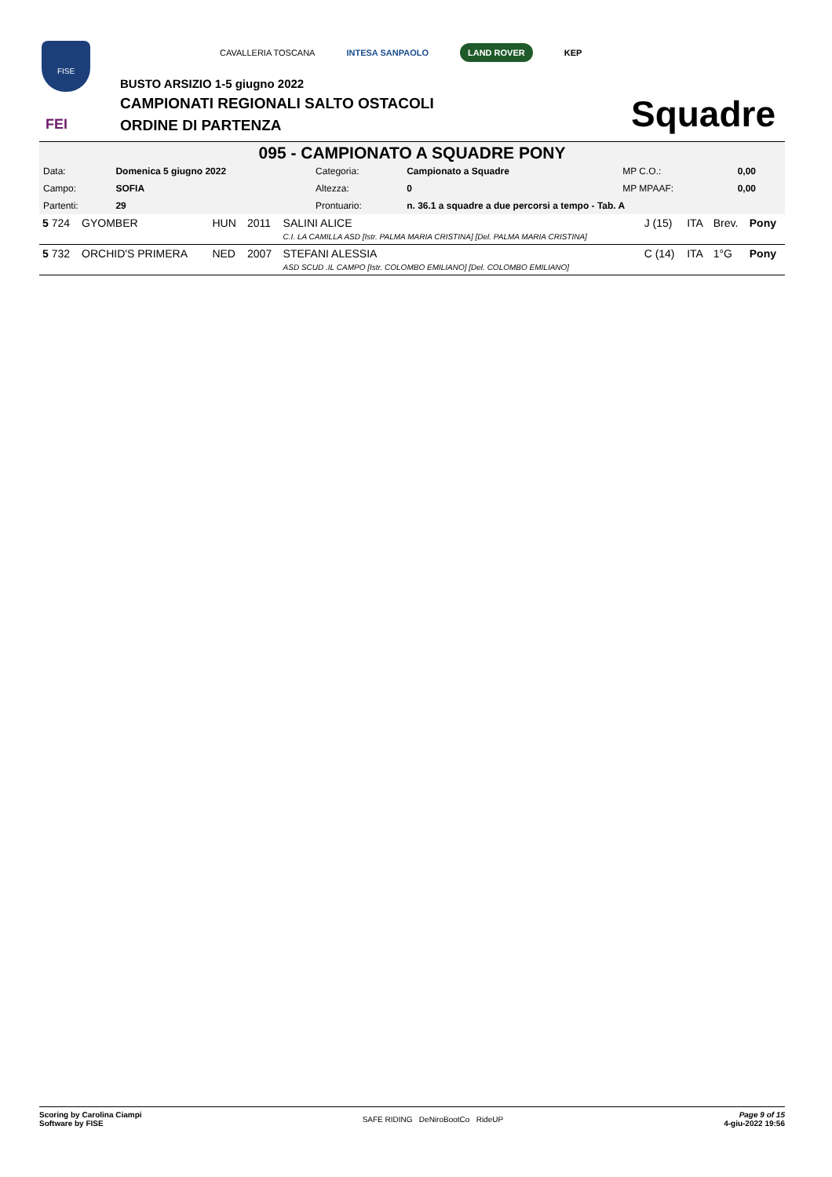FISE
FEI
CAVALLERIA TOSCANA INTESA SANPAOLO LAND ROVER KEP
BUSTO ARSIZIO 1-5 giugno 2022
CAMPIONATI REGIONALI SALTO OSTACOLI
ORDINE DI PARTENZA Squadre
095 - CAMPIONATO A SQUADRE PONY
| Data: | Domenica 5 giugno 2022 | Categoria: | Campionato a Squadre | MP C.O.: | 0,00 |
| Campo: | SOFIA | Altezza: | 0 | MP MPAAF: | 0,00 |
| Partenti: | 29 | Prontuario: | n. 36.1 a squadre a due percorsi a tempo - Tab. A | | |
| 5 724 | GYOMBER | HUN | 2011 | SALINI ALICE C.I. LA CAMILLA ASD [Istr. PALMA MARIA CRISTINA] [Del. PALMA MARIA CRISTINA] | J (15) | ITA | Brev. | Pony |
| 5 732 | ORCHID'S PRIMERA | NED | 2007 | STEFANI ALESSIA ASD SCUD .IL CAMPO [Istr. COLOMBO EMILIANO] [Del. COLOMBO EMILIANO] | C (14) | ITA | 1°G | Pony |
Scoring by Carolina Ciampi
Software by FISE
SAFE RIDING DeNiroBootCo RideUP
Page 9 of 15
4-giu-2022 19:56